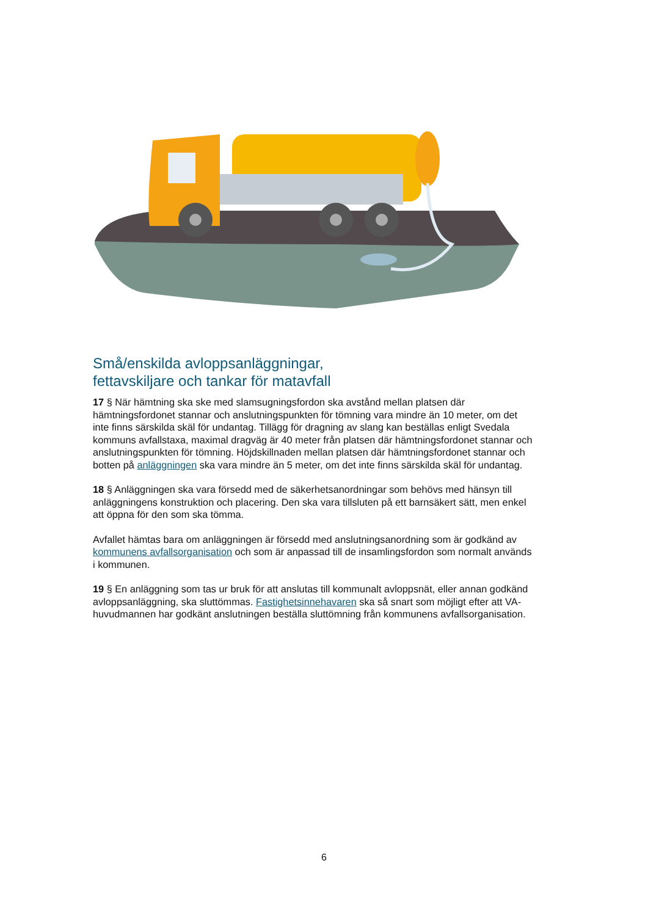Små/enskilda avloppsanläggningar,
fettavskiljare och tankar för matavfall
17 § När hämtning ska ske med slamsugningsfordon ska avstånd mellan platsen där hämtningsfordonet stannar och anslutningspunkten för tömning vara mindre än 10 meter, om det inte finns särskilda skäl för undantag. Tillägg för dragning av slang kan beställas enligt Svedala kommuns avfallstaxa, maximal dragväg är 40 meter från platsen där hämtningsfordonet stannar och anslutningspunkten för tömning. Höjdskillnaden mellan platsen där hämtningsfordonet stannar och botten på anläggningen ska vara mindre än 5 meter, om det inte finns särskilda skäl för undantag.
18 § Anläggningen ska vara försedd med de säkerhetsanordningar som behövs med hänsyn till anläggningens konstruktion och placering. Den ska vara tillsluten på ett barnsäkert sätt, men enkel att öppna för den som ska tömma.
Avfallet hämtas bara om anläggningen är försedd med anslutningsanordning som är godkänd av kommunens avfallsorganisation och som är anpassad till de insamlingsfordon som normalt används i kommunen.
19 § En anläggning som tas ur bruk för att anslutas till kommunalt avloppsnät, eller annan godkänd avloppsanläggning, ska sluttömmas. Fastighetsinnehavaren ska så snart som möjligt efter att VA-huvudmannen har godkänt anslutningen beställa sluttömning från kommunens avfallsorganisation.
6